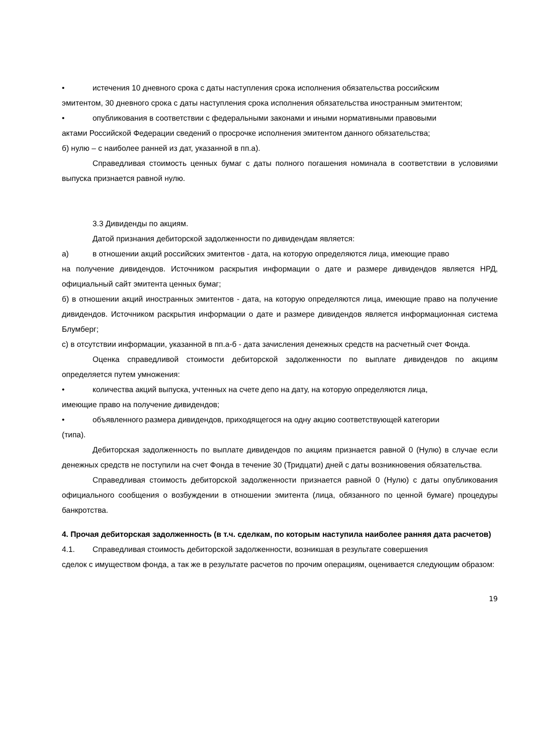• истечения 10 дневного срока с даты наступления срока исполнения обязательства российским
эмитентом, 30 дневного срока с даты наступления срока исполнения обязательства иностранным эмитентом;
• опубликования в соответствии с федеральными законами и иными нормативными правовыми
актами Российской Федерации сведений о просрочке исполнения эмитентом данного обязательства;
б) нулю – с наиболее ранней из дат, указанной в пп.а).
Справедливая стоимость ценных бумаг с даты полного погашения номинала в соответствии в условиями выпуска признается равной нулю.
3.3 Дивиденды по акциям.
Датой признания дебиторской задолженности по дивидендам является:
а) в отношении акций российских эмитентов - дата, на которую определяются лица, имеющие право
на получение дивидендов. Источником раскрытия информации о дате и размере дивидендов является НРД, официальный сайт эмитента ценных бумаг;
б) в отношении акций иностранных эмитентов - дата, на которую определяются лица, имеющие право на получение дивидендов. Источником раскрытия информации о дате и размере дивидендов является информационная система Блумберг;
с) в отсутствии информации, указанной в пп.а-б - дата зачисления денежных средств на расчетный счет Фонда.
Оценка справедливой стоимости дебиторской задолженности по выплате дивидендов по акциям определяется путем умножения:
• количества акций выпуска, учтенных на счете депо на дату, на которую определяются лица,
имеющие право на получение дивидендов;
• объявленного размера дивидендов, приходящегося на одну акцию соответствующей категории
(типа).
Дебиторская задолженность по выплате дивидендов по акциям признается равной 0 (Нулю) в случае если денежных средств не поступили на счет Фонда в течение 30 (Тридцати) дней с даты возникновения обязательства.
Справедливая стоимость дебиторской задолженности признается равной 0 (Нулю) с даты опубликования официального сообщения о возбуждении в отношении эмитента (лица, обязанного по ценной бумаге) процедуры банкротства.
4. Прочая дебиторская задолженность (в т.ч. сделкам, по которым наступила наиболее ранняя дата расчетов)
4.1. Справедливая стоимость дебиторской задолженности, возникшая в результате совершения
сделок с имуществом фонда, а так же в результате расчетов по прочим операциям, оценивается следующим образом:
19